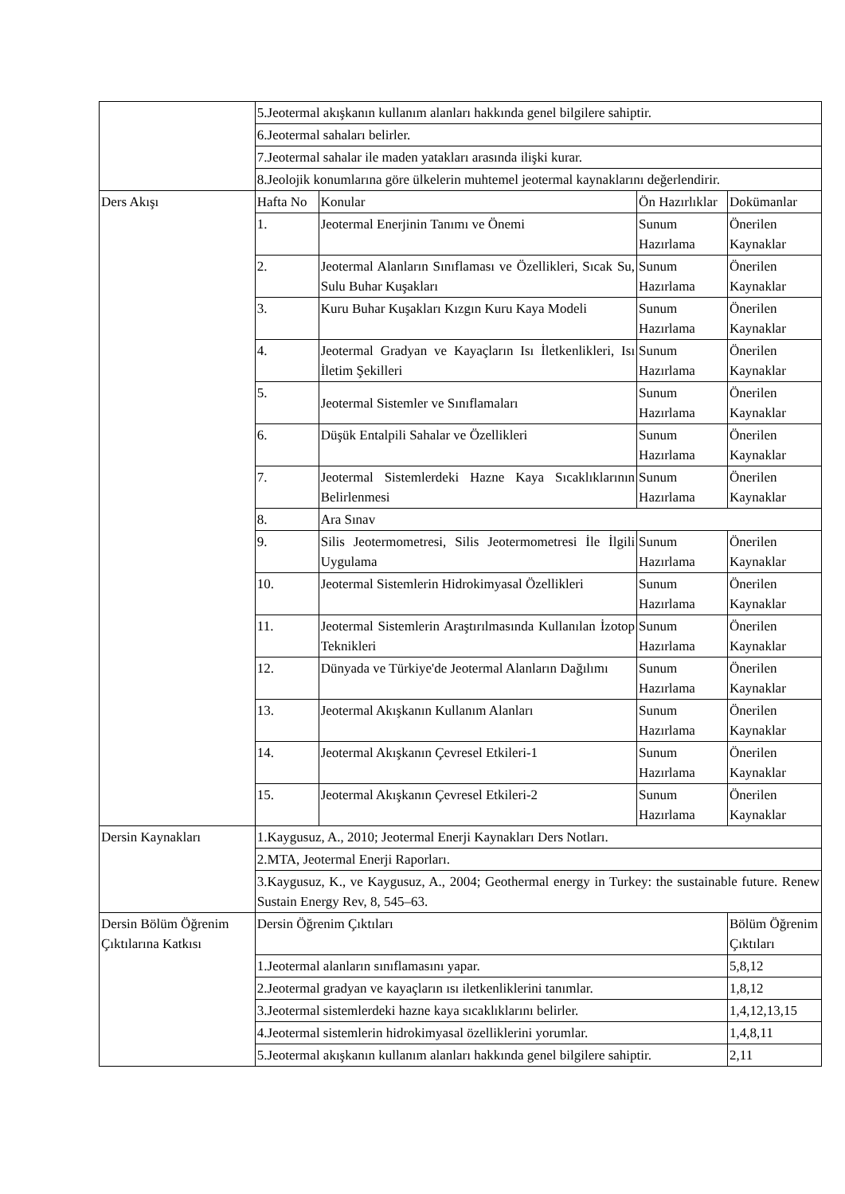| | 5.Jeotermal akışkanın kullanım alanları hakkında genel bilgilere sahiptir. | | | |
| | 6.Jeotermal sahaları belirler. | | | |
| | 7.Jeotermal sahalar ile maden yatakları arasında ilişki kurar. | | | |
| | 8.Jeolojik konumlarına göre ülkelerin muhtemel jeotermal kaynaklarını değerlendirir. | | | |
| Ders Akışı | Hafta No | Konular | Ön Hazırlıklar | Dokümanlar |
| | 1. | Jeotermal Enerjinin Tanımı ve Önemi | Sunum Hazırlama | Önerilen Kaynaklar |
| | 2. | Jeotermal Alanların Sınıflaması ve Özellikleri, Sıcak Su, Sulu Buhar Kuşakları | Sunum Hazırlama | Önerilen Kaynaklar |
| | 3. | Kuru Buhar Kuşakları Kızgın Kuru Kaya Modeli | Sunum Hazırlama | Önerilen Kaynaklar |
| | 4. | Jeotermal Gradyan ve Kayaçların Isı İletkenlikleri, Isı İletim Şekilleri | Sunum Hazırlama | Önerilen Kaynaklar |
| | 5. | Jeotermal Sistemler ve Sınıflamaları | Sunum Hazırlama | Önerilen Kaynaklar |
| | 6. | Düşük Entalpili Sahalar ve Özellikleri | Sunum Hazırlama | Önerilen Kaynaklar |
| | 7. | Jeotermal Sistemlerdeki Hazne Kaya Sıcaklıklarının Belirlenmesi | Sunum Hazırlama | Önerilen Kaynaklar |
| | 8. | Ara Sınav | | |
| | 9. | Silis Jeotermometresi, Silis Jeotermometresi İle İlgili Uygulama | Sunum Hazırlama | Önerilen Kaynaklar |
| | 10. | Jeotermal Sistemlerin Hidrokimyasal Özellikleri | Sunum Hazırlama | Önerilen Kaynaklar |
| | 11. | Jeotermal Sistemlerin Araştırılmasında Kullanılan İzotop Teknikleri | Sunum Hazırlama | Önerilen Kaynaklar |
| | 12. | Dünyada ve Türkiye'de Jeotermal Alanların Dağılımı | Sunum Hazırlama | Önerilen Kaynaklar |
| | 13. | Jeotermal Akışkanın Kullanım Alanları | Sunum Hazırlama | Önerilen Kaynaklar |
| | 14. | Jeotermal Akışkanın Çevresel Etkileri-1 | Sunum Hazırlama | Önerilen Kaynaklar |
| | 15. | Jeotermal Akışkanın Çevresel Etkileri-2 | Sunum Hazırlama | Önerilen Kaynaklar |
| Dersin Kaynakları | 1.Kaygusuz, A., 2010; Jeotermal Enerji Kaynakları Ders Notları. | | | |
| | 2.MTA, Jeotermal Enerji Raporları. | | | |
| | 3.Kaygusuz, K., ve Kaygusuz, A., 2004; Geothermal energy in Turkey: the sustainable future. Renew Sustain Energy Rev, 8, 545–63. | | | |
| Dersin Bölüm Öğrenim Çıktılarına Katkısı | Dersin Öğrenim Çıktıları | | | Bölüm Öğrenim Çıktıları |
| | 1.Jeotermal alanların sınıflamasını yapar. | | | 5,8,12 |
| | 2.Jeotermal gradyan ve kayaçların ısı iletkenliklerini tanımlar. | | | 1,8,12 |
| | 3.Jeotermal sistemlerdeki hazne kaya sıcaklıklarını belirler. | | | 1,4,12,13,15 |
| | 4.Jeotermal sistemlerin hidrokimyasal özelliklerini yorumlar. | | | 1,4,8,11 |
| | 5.Jeotermal akışkanın kullanım alanları hakkında genel bilgilere sahiptir. | | | 2,11 |